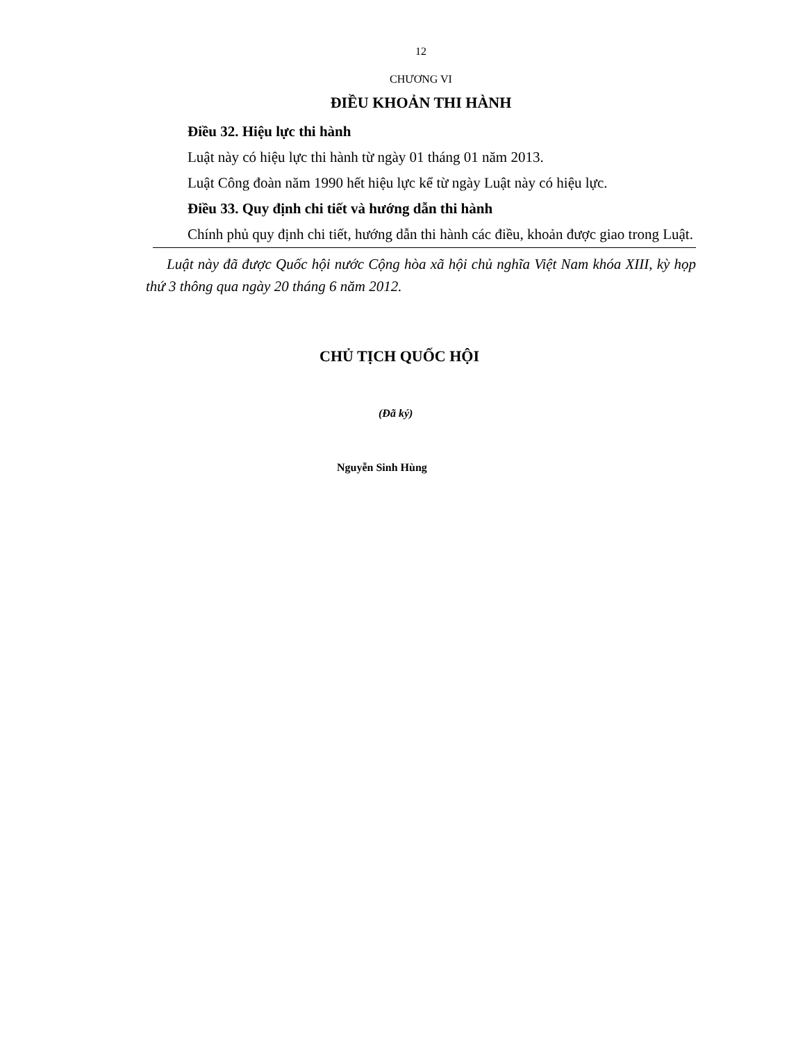12
CHƯƠNG VI
ĐIỀU KHOẢN THI HÀNH
Điều 32. Hiệu lực thi hành
Luật này có hiệu lực thi hành từ ngày 01 tháng 01 năm 2013.
Luật Công đoàn năm 1990 hết hiệu lực kể từ ngày Luật này có hiệu lực.
Điều 33. Quy định chi tiết và hướng dẫn thi hành
Chính phủ quy định chi tiết, hướng dẫn thi hành các điều, khoản được giao trong Luật.
Luật này đã được Quốc hội nước Cộng hòa xã hội chủ nghĩa Việt Nam khóa XIII, kỳ họp thứ 3 thông qua ngày 20 tháng 6 năm 2012.
CHỦ TỊCH QUỐC HỘI
(Đã ký)
Nguyễn Sinh Hùng